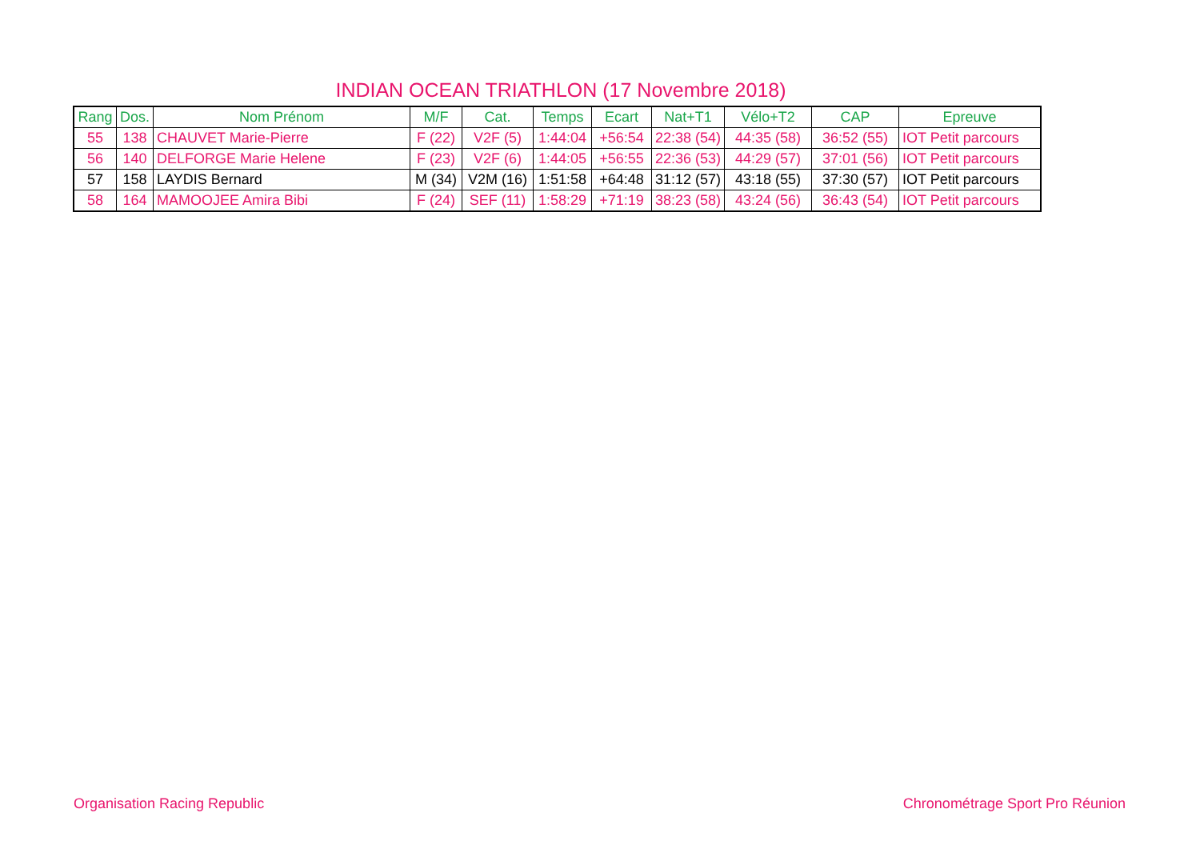INDIAN OCEAN TRIATHLON (17 Novembre 2018)
| Rang | Dos. | Nom Prénom | M/F | Cat. | Temps | Ecart | Nat+T1 | Vélo+T2 | CAP | Epreuve |
| --- | --- | --- | --- | --- | --- | --- | --- | --- | --- | --- |
| 55 | 138 | CHAUVET Marie-Pierre | F (22) | V2F (5) | 1:44:04 | +56:54 | 22:38 (54) | 44:35 (58) | 36:52 (55) | IOT Petit parcours |
| 56 | 140 | DELFORGE Marie Helene | F (23) | V2F (6) | 1:44:05 | +56:55 | 22:36 (53) | 44:29 (57) | 37:01 (56) | IOT Petit parcours |
| 57 | 158 | LAYDIS Bernard | M (34) | V2M (16) | 1:51:58 | +64:48 | 31:12 (57) | 43:18 (55) | 37:30 (57) | IOT Petit parcours |
| 58 | 164 | MAMOOJEE Amira Bibi | F (24) | SEF (11) | 1:58:29 | +71:19 | 38:23 (58) | 43:24 (56) | 36:43 (54) | IOT Petit parcours |
Organisation Racing Republic Chronométrage Sport Pro Réunion